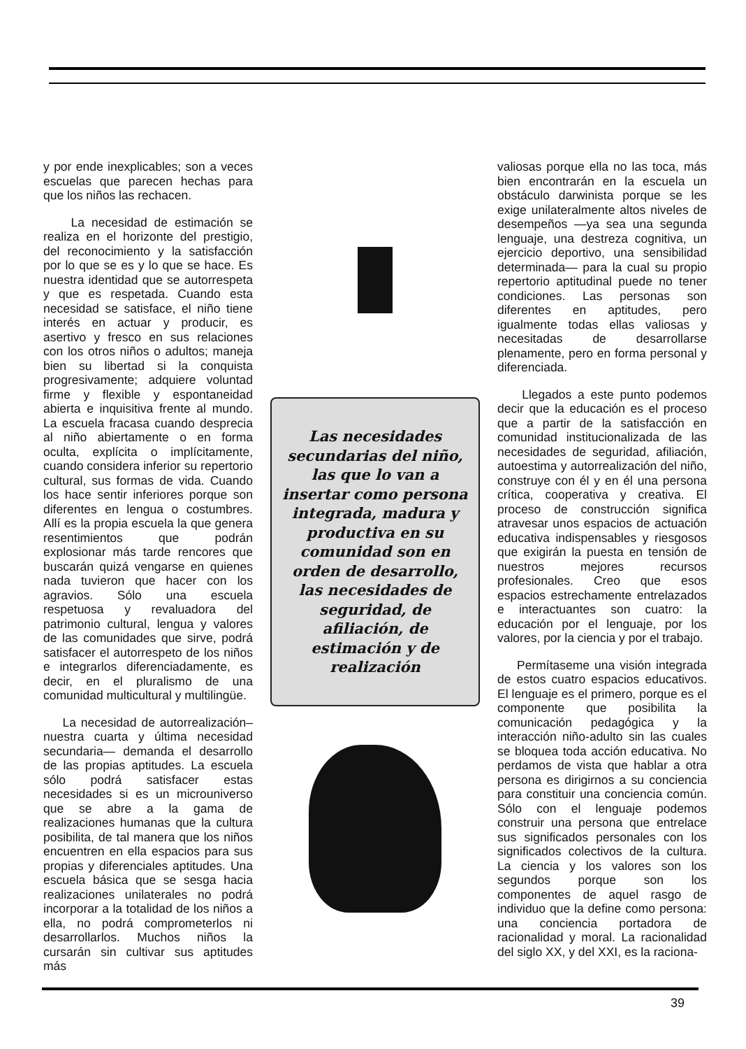y por ende inexplicables; son a veces escuelas que parecen hechas para que los niños las rechacen.
La necesidad de estimación se realiza en el horizonte del prestigio, del reconocimiento y la satisfacción por lo que se es y lo que se hace. Es nuestra identidad que se autorrespeta y que es respetada. Cuando esta necesidad se satisface, el niño tiene interés en actuar y producir, es asertivo y fresco en sus relaciones con los otros niños o adultos; maneja bien su libertad si la conquista progresivamente; adquiere voluntad firme y flexible y espontaneidad abierta e inquisitiva frente al mundo. La escuela fracasa cuando desprecia al niño abiertamente o en forma oculta, explícita o implícitamente, cuando considera inferior su repertorio cultural, sus formas de vida. Cuando los hace sentir inferiores porque son diferentes en lengua o costumbres. Allí es la propia escuela la que genera resentimientos que podrán explosionar más tarde rencores que buscarán quizá vengarse en quienes nada tuvieron que hacer con los agravios. Sólo una escuela respetuosa y revaluadora del patrimonio cultural, lengua y valores de las comunidades que sirve, podrá satisfacer el autorrespeto de los niños e integrarlos diferenciadamente, es decir, en el pluralismo de una comunidad multicultural y multilingüe.
La necesidad de autorrealización– nuestra cuarta y última necesidad secundaria— demanda el desarrollo de las propias aptitudes. La escuela sólo podrá satisfacer estas necesidades si es un microuniverso que se abre a la gama de realizaciones humanas que la cultura posibilita, de tal manera que los niños encuentren en ella espacios para sus propias y diferenciales aptitudes. Una escuela básica que se sesga hacia realizaciones unilaterales no podrá incorporar a la totalidad de los niños a ella, no podrá comprometerlos ni desarrollarlos. Muchos niños la cursarán sin cultivar sus aptitudes más
Las necesidades secundarias del niño, las que lo van a insertar como persona integrada, madura y productiva en su comunidad son en orden de desarrollo, las necesidades de seguridad, de afiliación, de estimación y de realización
valiosas porque ella no las toca, más bien encontrarán en la escuela un obstáculo darwinista porque se les exige unilateralmente altos niveles de desempeños —ya sea una segunda lenguaje, una destreza cognitiva, un ejercicio deportivo, una sensibilidad determinada— para la cual su propio repertorio aptitudinal puede no tener condiciones. Las personas son diferentes en aptitudes, pero igualmente todas ellas valiosas y necesitadas de desarrollarse plenamente, pero en forma personal y diferenciada.
Llegados a este punto podemos decir que la educación es el proceso que a partir de la satisfacción en comunidad institucionalizada de las necesidades de seguridad, afiliación, autoestima y autorrealización del niño, construye con él y en él una persona crítica, cooperativa y creativa. El proceso de construcción significa atravesar unos espacios de actuación educativa indispensables y riesgosos que exigirán la puesta en tensión de nuestros mejores recursos profesionales. Creo que esos espacios estrechamente entrelazados e interactuantes son cuatro: la educación por el lenguaje, por los valores, por la ciencia y por el trabajo.
Permítaseme una visión integrada de estos cuatro espacios educativos. El lenguaje es el primero, porque es el componente que posibilita la comunicación pedagógica y la interacción niño-adulto sin las cuales se bloquea toda acción educativa. No perdamos de vista que hablar a otra persona es dirigirnos a su conciencia para constituir una conciencia común. Sólo con el lenguaje podemos construir una persona que entrelace sus significados personales con los significados colectivos de la cultura. La ciencia y los valores son los segundos porque son los componentes de aquel rasgo de individuo que la define como persona: una conciencia portadora de racionalidad y moral. La racionalidad del siglo XX, y del XXI, es la raciona-
39